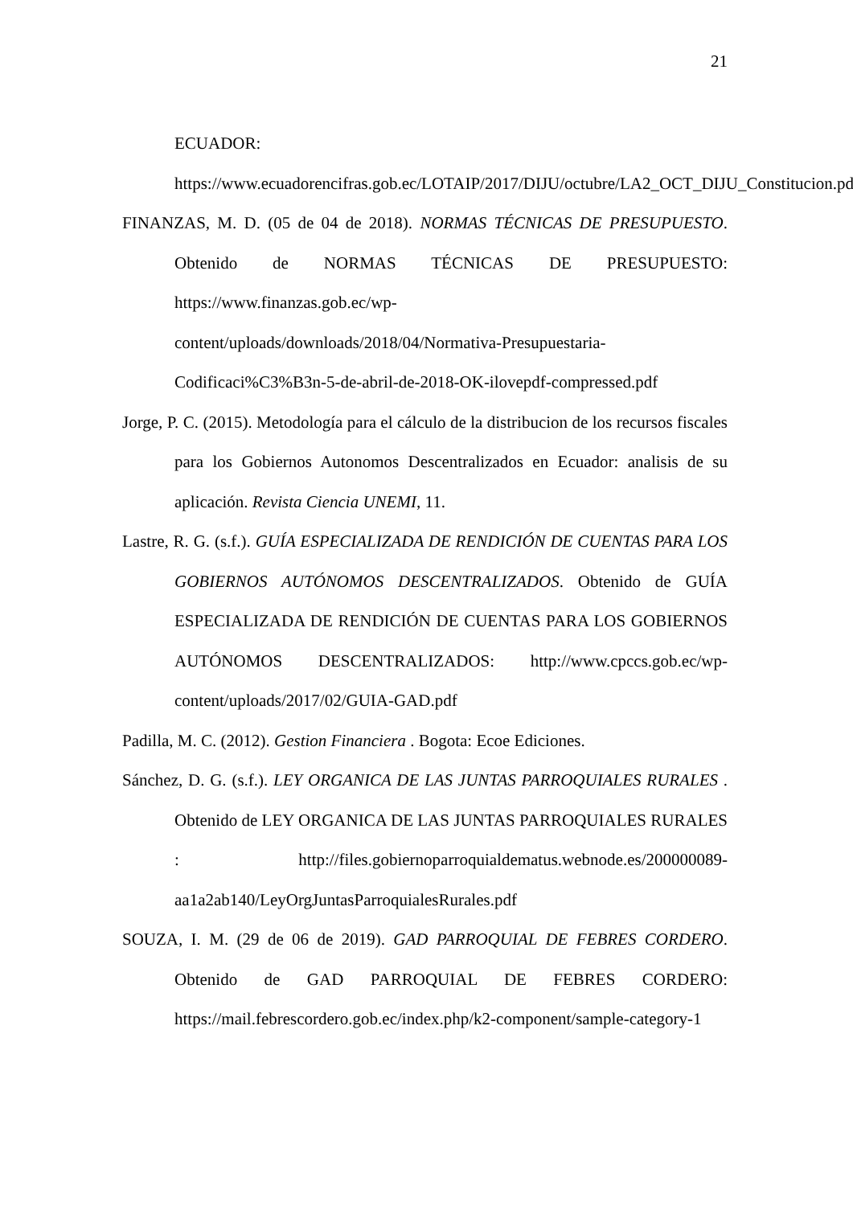21
ECUADOR: https://www.ecuadorencifras.gob.ec/LOTAIP/2017/DIJU/octubre/LA2_OCT_DIJU_Constitucion.pdf
FINANZAS, M. D. (05 de 04 de 2018). NORMAS TÉCNICAS DE PRESUPUESTO. Obtenido de NORMAS TÉCNICAS DE PRESUPUESTO: https://www.finanzas.gob.ec/wp-
content/uploads/downloads/2018/04/Normativa-Presupuestaria-
Codificaci%C3%B3n-5-de-abril-de-2018-OK-ilovepdf-compressed.pdf
Jorge, P. C. (2015). Metodología para el cálculo de la distribucion de los recursos fiscales para los Gobiernos Autonomos Descentralizados en Ecuador: analisis de su aplicación. Revista Ciencia UNEMI, 11.
Lastre, R. G. (s.f.). GUÍA ESPECIALIZADA DE RENDICIÓN DE CUENTAS PARA LOS GOBIERNOS AUTÓNOMOS DESCENTRALIZADOS. Obtenido de GUÍA ESPECIALIZADA DE RENDICIÓN DE CUENTAS PARA LOS GOBIERNOS AUTÓNOMOS DESCENTRALIZADOS: http://www.cpccs.gob.ec/wp-content/uploads/2017/02/GUIA-GAD.pdf
Padilla, M. C. (2012). Gestion Financiera . Bogota: Ecoe Ediciones.
Sánchez, D. G. (s.f.). LEY ORGANICA DE LAS JUNTAS PARROQUIALES RURALES . Obtenido de LEY ORGANICA DE LAS JUNTAS PARROQUIALES RURALES : http://files.gobiernoparroquialdematus.webnode.es/200000089-aa1a2ab140/LeyOrgJuntasParroquialesRurales.pdf
SOUZA, I. M. (29 de 06 de 2019). GAD PARROQUIAL DE FEBRES CORDERO. Obtenido de GAD PARROQUIAL DE FEBRES CORDERO: https://mail.febrescordero.gob.ec/index.php/k2-component/sample-category-1